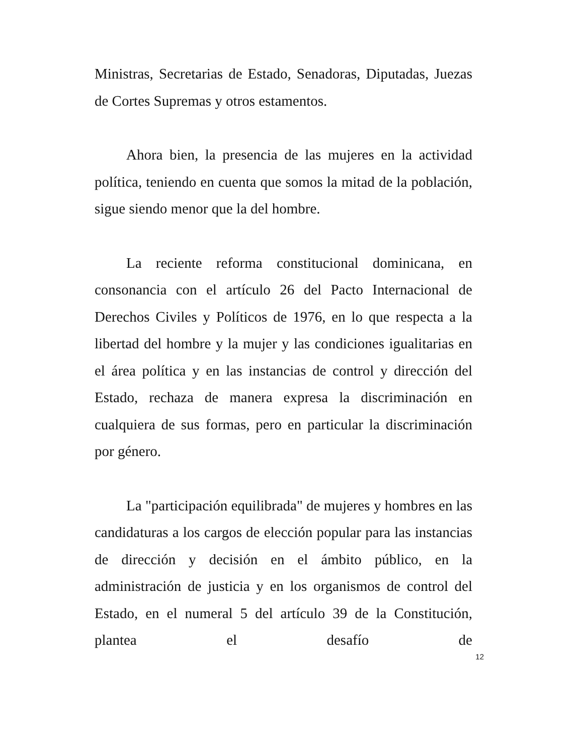Ministras, Secretarias de Estado, Senadoras, Diputadas, Juezas de Cortes Supremas y otros estamentos.
Ahora bien, la presencia de las mujeres en la actividad política, teniendo en cuenta que somos la mitad de la población, sigue siendo menor que la del hombre.
La reciente reforma constitucional dominicana, en consonancia con el artículo 26 del Pacto Internacional de Derechos Civiles y Políticos de 1976, en lo que respecta a la libertad del hombre y la mujer y las condiciones igualitarias en el área política y en las instancias de control y dirección del Estado, rechaza de manera expresa la discriminación en cualquiera de sus formas, pero en particular la discriminación por género.
La "participación equilibrada" de mujeres y hombres en las candidaturas a los cargos de elección popular para las instancias de dirección y decisión en el ámbito público, en la administración de justicia y en los organismos de control del Estado, en el numeral 5 del artículo 39 de la Constitución, plantea el desafío de
12